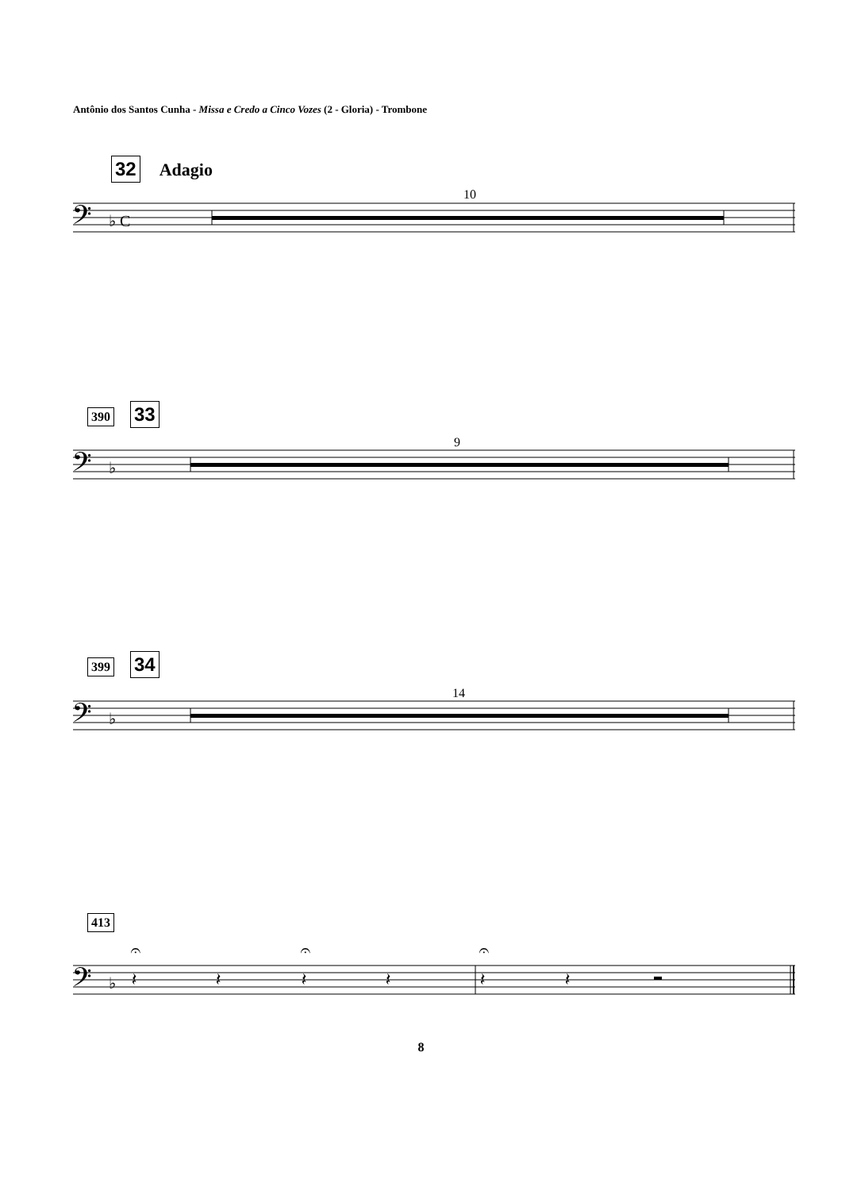Antônio dos Santos Cunha - Missa e Credo a Cinco Vozes (2 - Gloria) - Trombone
32 Adagio
10
𝄢
♭ C
390 33
9
𝄢
♭
399 34
14
𝄢
♭
413
𝄢
♭
𝄽
𝄽
𝄽
𝄽
𝄽
𝄽
𝄐
𝄐
𝄐
8